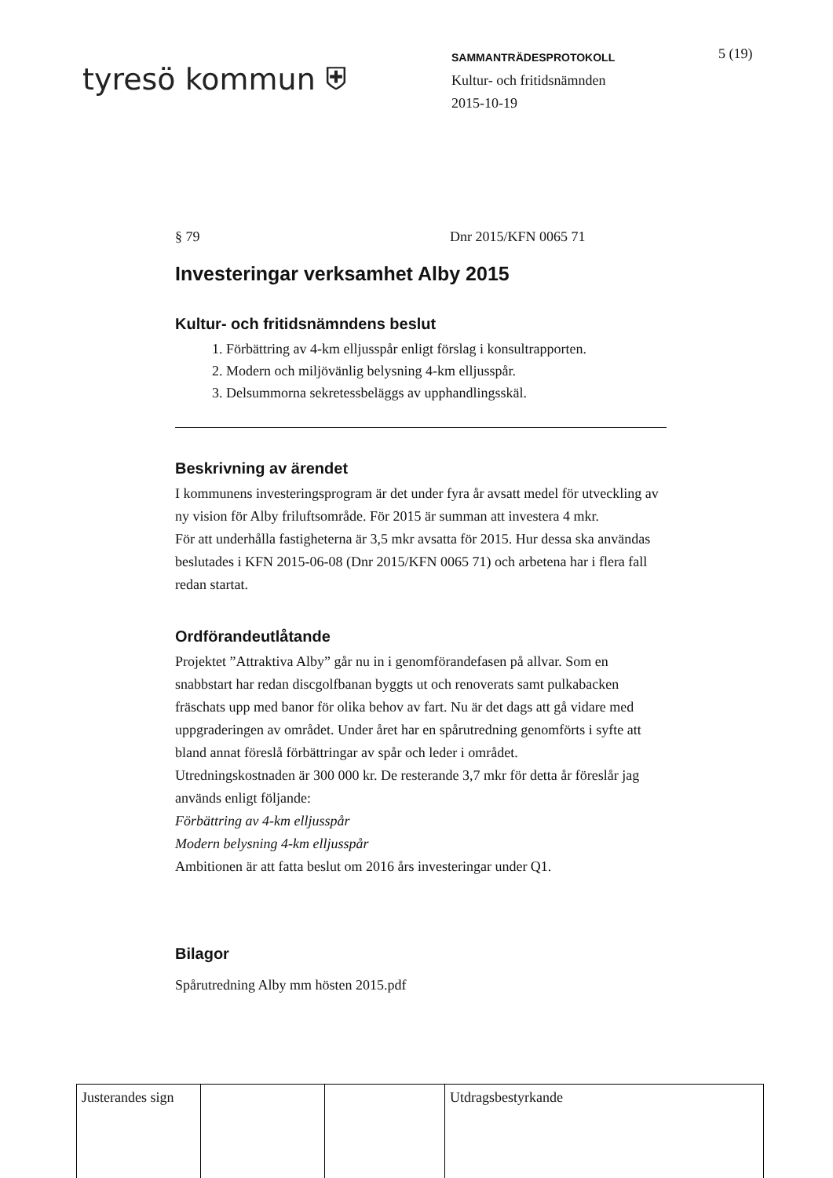tyresö kommun ⛨
SAMMANTRÄDESPROTOKOLL
Kultur- och fritidsnämnden
2015-10-19
5 (19)
§ 79 Dnr 2015/KFN 0065 71
Investeringar verksamhet Alby 2015
Kultur- och fritidsnämndens beslut
1. Förbättring av 4-km elljusspår enligt förslag i konsultrapporten.
2. Modern och miljövänlig belysning 4-km elljusspår.
3. Delsummorna sekretessbeläggs av upphandlingsskäl.
Beskrivning av ärendet
I kommunens investeringsprogram är det under fyra år avsatt medel för utveckling av ny vision för Alby friluftsområde. För 2015 är summan att investera 4 mkr.
För att underhålla fastigheterna är 3,5 mkr avsatta för 2015. Hur dessa ska användas beslutades i KFN 2015-06-08 (Dnr 2015/KFN 0065 71) och arbetena har i flera fall redan startat.
Ordförandeutlåtande
Projektet ”Attraktiva Alby” går nu in i genomförandefasen på allvar. Som en snabbstart har redan discgolfbanan byggts ut och renoverats samt pulkabacken fräschats upp med banor för olika behov av fart. Nu är det dags att gå vidare med uppgraderingen av området. Under året har en spårutredning genomförts i syfte att bland annat föreslå förbättringar av spår och leder i området.
Utredningskostnaden är 300 000 kr. De resterande 3,7 mkr för detta år föreslår jag används enligt följande:
Förbättring av 4-km elljusspår
Modern belysning 4-km elljusspår
Ambitionen är att fatta beslut om 2016 års investeringar under Q1.
Bilagor
Spårutredning Alby mm hösten 2015.pdf
| Justerandes sign | | | Utdragsbestyrkande |